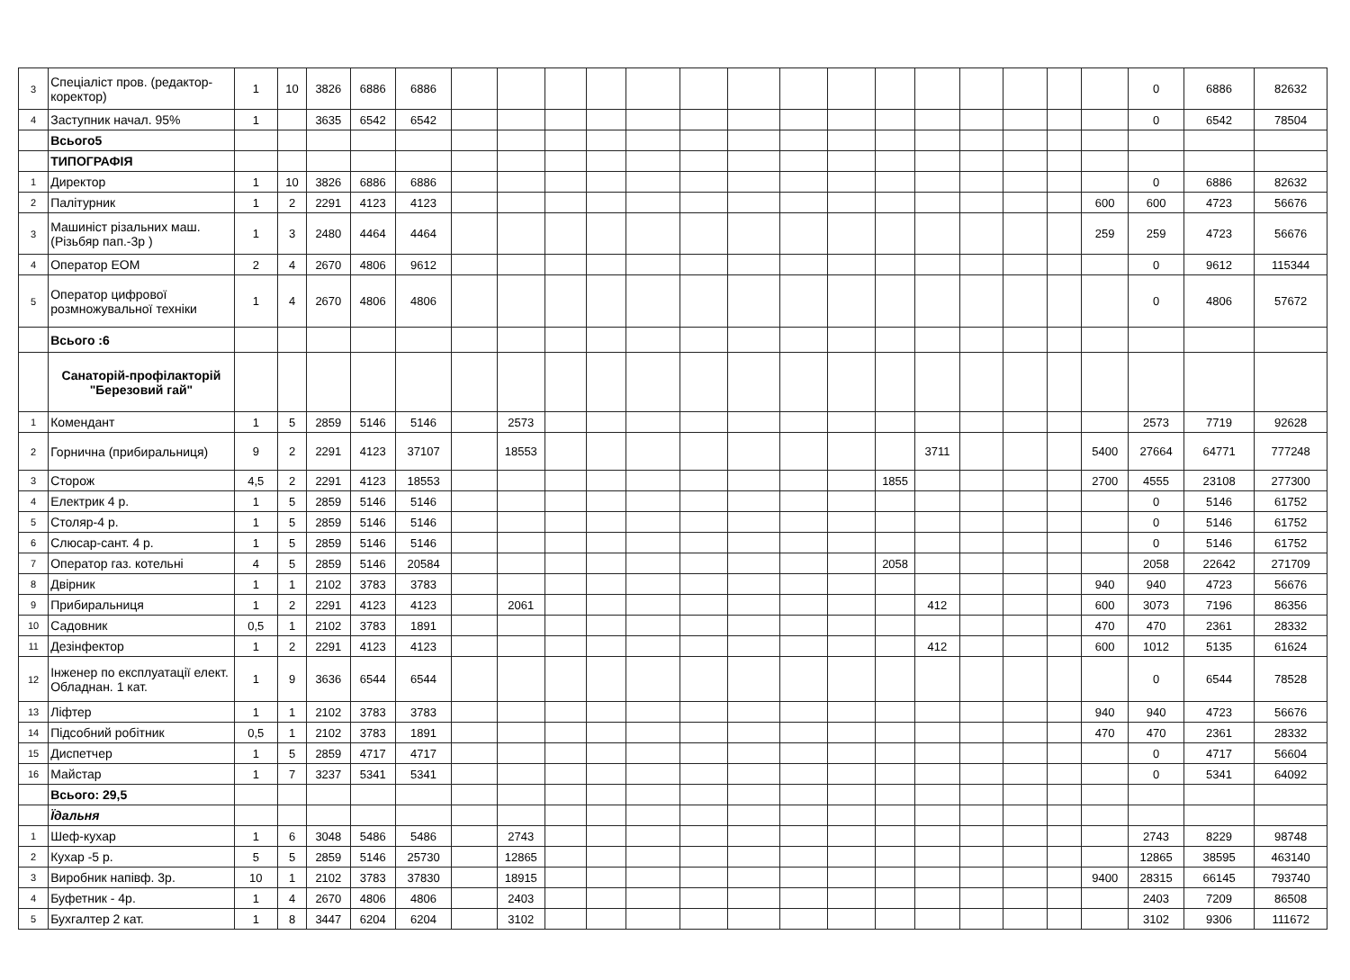| 3 | Спеціаліст пров. (редактор-коректор) | 1 | 10 | 3826 | 6886 | 6886 | | | | | | | | | | | | | | | | 0 | 6886 | 82632 |
| 4 | Заступник начал. 95% | 1 | | 3635 | 6542 | 6542 | | | | | | | | | | | | | | | | 0 | 6542 | 78504 |
| | Всього5 | | | | | | | | | | | | | | | | | | | | | | | |
| | ТИПОГРАФІЯ | | | | | | | | | | | | | | | | | | | | | | | |
| 1 | Директор | 1 | 10 | 3826 | 6886 | 6886 | | | | | | | | | | | | | | | | 0 | 6886 | 82632 |
| 2 | Палітурник | 1 | 2 | 2291 | 4123 | 4123 | | | | | | | | | | | | | | | 600 | 600 | 4723 | 56676 |
| 3 | Машиніст різальних маш. (Різьбяр пап.-3р ) | 1 | 3 | 2480 | 4464 | 4464 | | | | | | | | | | | | | | | 259 | 259 | 4723 | 56676 |
| 4 | Оператор ЕОМ | 2 | 4 | 2670 | 4806 | 9612 | | | | | | | | | | | | | | | | 0 | 9612 | 115344 |
| 5 | Оператор цифрової розмножувальної техніки | 1 | 4 | 2670 | 4806 | 4806 | | | | | | | | | | | | | | | | 0 | 4806 | 57672 |
| | Всього :6 | | | | | | | | | | | | | | | | | | | | | | | |
| | Санаторій-профілакторій "Березовий гай" | | | | | | | | | | | | | | | | | | | | | | | |
| 1 | Комендант | 1 | 5 | 2859 | 5146 | 5146 | | 2573 | | | | | | | | | | | | | | 2573 | 7719 | 92628 |
| 2 | Горнична (прибиральниця) | 9 | 2 | 2291 | 4123 | 37107 | | 18553 | | | | | | | | | 3711 | | | | 5400 | 27664 | 64771 | 777248 |
| 3 | Сторож | 4,5 | 2 | 2291 | 4123 | 18553 | | | | | | | | | | 1855 | | | | | 2700 | 4555 | 23108 | 277300 |
| 4 | Електрик 4 р. | 1 | 5 | 2859 | 5146 | 5146 | | | | | | | | | | | | | | | | 0 | 5146 | 61752 |
| 5 | Столяр-4 р. | 1 | 5 | 2859 | 5146 | 5146 | | | | | | | | | | | | | | | | 0 | 5146 | 61752 |
| 6 | Слюсар-сант. 4 р. | 1 | 5 | 2859 | 5146 | 5146 | | | | | | | | | | | | | | | | 0 | 5146 | 61752 |
| 7 | Оператор газ. котельні | 4 | 5 | 2859 | 5146 | 20584 | | | | | | | | | | 2058 | | | | | | 2058 | 22642 | 271709 |
| 8 | Двірник | 1 | 1 | 2102 | 3783 | 3783 | | | | | | | | | | | | | | | 940 | 940 | 4723 | 56676 |
| 9 | Прибиральниця | 1 | 2 | 2291 | 4123 | 4123 | | 2061 | | | | | | | | | 412 | | | | 600 | 3073 | 7196 | 86356 |
| 10 | Садовник | 0,5 | 1 | 2102 | 3783 | 1891 | | | | | | | | | | | | | | | 470 | 470 | 2361 | 28332 |
| 11 | Дезінфектор | 1 | 2 | 2291 | 4123 | 4123 | | | | | | | | | | | 412 | | | | 600 | 1012 | 5135 | 61624 |
| 12 | Інженер по експлуатації елект. Обладнан. 1 кат. | 1 | 9 | 3636 | 6544 | 6544 | | | | | | | | | | | | | | | | 0 | 6544 | 78528 |
| 13 | Ліфтер | 1 | 1 | 2102 | 3783 | 3783 | | | | | | | | | | | | | | | 940 | 940 | 4723 | 56676 |
| 14 | Підсобний робітник | 0,5 | 1 | 2102 | 3783 | 1891 | | | | | | | | | | | | | | | 470 | 470 | 2361 | 28332 |
| 15 | Диспетчер | 1 | 5 | 2859 | 4717 | 4717 | | | | | | | | | | | | | | | | 0 | 4717 | 56604 |
| 16 | Майстар | 1 | 7 | 3237 | 5341 | 5341 | | | | | | | | | | | | | | | | 0 | 5341 | 64092 |
| | Всього: 29,5 | | | | | | | | | | | | | | | | | | | | | | | |
| | Їдальня | | | | | | | | | | | | | | | | | | | | | | | |
| 1 | Шеф-кухар | 1 | 6 | 3048 | 5486 | 5486 | | 2743 | | | | | | | | | | | | | | 2743 | 8229 | 98748 |
| 2 | Кухар -5 р. | 5 | 5 | 2859 | 5146 | 25730 | | 12865 | | | | | | | | | | | | | | 12865 | 38595 | 463140 |
| 3 | Виробник напівф. 3р. | 10 | 1 | 2102 | 3783 | 37830 | | 18915 | | | | | | | | | | | | | 9400 | 28315 | 66145 | 793740 |
| 4 | Буфетник - 4р. | 1 | 4 | 2670 | 4806 | 4806 | | 2403 | | | | | | | | | | | | | | 2403 | 7209 | 86508 |
| 5 | Бухгалтер 2 кат. | 1 | 8 | 3447 | 6204 | 6204 | | 3102 | | | | | | | | | | | | | | 3102 | 9306 | 111672 |